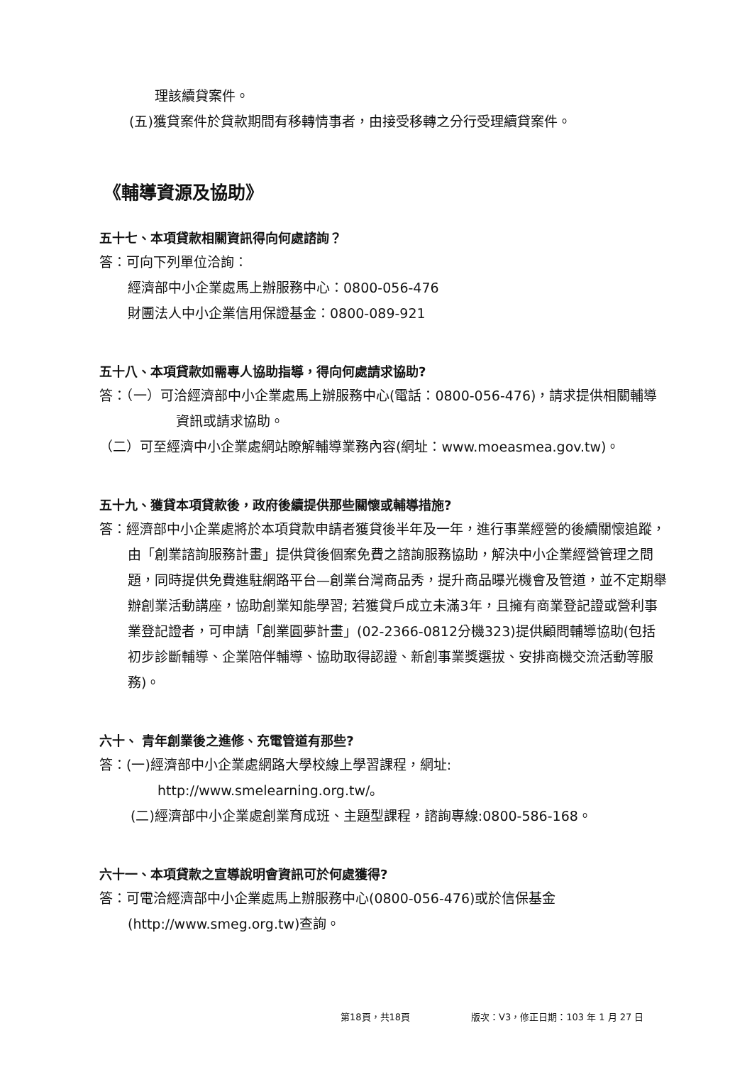理該續貸案件。
(五)獲貸案件於貸款期間有移轉情事者，由接受移轉之分行受理續貸案件。
《輔導資源及協助》
五十七、本項貸款相關資訊得向何處諮詢？
答：可向下列單位洽詢：
經濟部中小企業處馬上辦服務中心：0800-056-476
財團法人中小企業信用保證基金：0800-089-921
五十八、本項貸款如需專人協助指導，得向何處請求協助?
答：（一）可洽經濟部中小企業處馬上辦服務中心(電話：0800-056-476)，請求提供相關輔導資訊或請求協助。
（二）可至經濟中小企業處網站瞭解輔導業務內容(網址：www.moeasmea.gov.tw)。
五十九、獲貸本項貸款後，政府後續提供那些關懷或輔導措施?
答：經濟部中小企業處將於本項貸款申請者獲貸後半年及一年，進行事業經營的後續關懷追蹤，由「創業諮詢服務計畫」提供貸後個案免費之諮詢服務協助，解決中小企業經營管理之問題，同時提供免費進駐網路平台—創業台灣商品秀，提升商品曝光機會及管道，並不定期舉辦創業活動講座，協助創業知能學習; 若獲貸戶成立未滿3年，且擁有商業登記證或營利事業登記證者，可申請「創業圓夢計畫」(02-2366-0812分機323)提供顧問輔導協助(包括初步診斷輔導、企業陪伴輔導、協助取得認證、新創事業獎選拔、安排商機交流活動等服務)。
六十、 青年創業後之進修、充電管道有那些?
答：(一)經濟部中小企業處網路大學校線上學習課程，網址:
http://www.smelearning.org.tw/。
(二)經濟部中小企業處創業育成班、主題型課程，諮詢專線:0800-586-168。
六十一、本項貸款之宣導說明會資訊可於何處獲得?
答：可電洽經濟部中小企業處馬上辦服務中心(0800-056-476)或於信保基金(http://www.smeg.org.tw)查詢。
第18頁，共18頁
版次：V3，修正日期：103 年 1 月 27 日